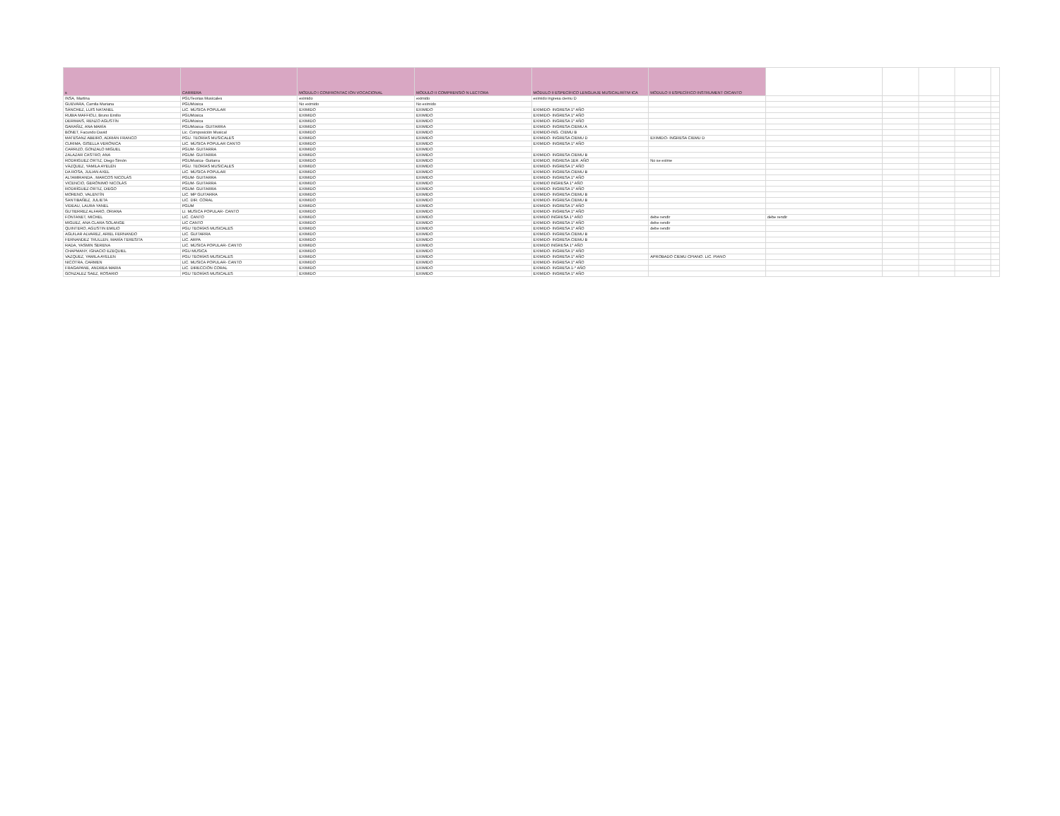| s | CARRERA | MÓDULO I CONFRONTAC IÓN VOCACIONAL | MÓDULO II COMPRENSIÓ N LECTORA | MÓDULO II ESPECÍFICO LENGUAJE MUSICAL/RÍTM ICA | MÓDULO II ESPECÍFICO INSTRUMENT O/CANTO | | |
| INSA, Martina | PGUTeorias Musicales | eximido | eximido | eximido ingresa ciemu D | | | |
| GUEVARA, Camila Mariana | PGUMúsica | No eximido | No eximido | | | | |
| SÁNCHEZ, LUIS NATANEL | LIC. MÚSICA POPULAR | EXIMIDO | EXIMIDO | EXIMIDO- INGRESA 1° AÑO | | | |
| RUBIA MAFFIOLI, Bruno Emilio | PGUMúsica | EXIMIDO | EXIMIDO | EXIMIDO- INGRESA 1° AÑO | | | |
| DERIMAIS, RENZO AGUSTÍN | PGUMúsica | EXIMIDO | EXIMIDO | EXIMIDO- INGRESA 1° AÑO | | | |
| GARAÑIZ, ANA MARÍA | PGUMúsica- GUITARRA | EXIMIDO | EXIMIDO | EXIMIDO- INGRESA CIEMU A | | | |
| BONET, Facundo David | Lic. Composición Musical | EXIMIDO | EXIMIDO | EXIMIDO-ING. CIEMU B | | | |
| MATESANZ ABEIRO, ADRIÁN FRANCO | PGU. TEORÍAS MUSICALES | EXIMIDO | EXIMIDO | EXIMIDO- INGRESA CIEMU D | EXIMIDO- INGRESA CIEMU D | | |
| CURIMA, GISELLA VERÓNICA | LIC. MÚSICA POPULAR CANTO | EXIMIDO | EXIMIDO | EXIMIDO- INGRESA 1° AÑO | | | |
| CARRIZO, GONZALO MIGUEL | PGUM- GUITARRA | EXIMIDO | EXIMIDO | | | | |
| ZALAZAR CASTRO, ANA | PGUM- GUITARRA | EXIMIDO | EXIMIDO | EXIMIDO- INGRESA CIEMU B | | | |
| RODRIGUEZ ORTIZ, Diego Simón | PGUMusica- Guitarra | EXIMIDO | EXIMIDO | EXIMIDO, INGRESA 1ER. AÑO | No se exime | | |
| VÁZQUEZ, YAMILA AYELÉN | PGU. TEORÍAS MUSICALES | EXIMIDO | EXIMIDO | EXIMIDO- INGRESA 1° AÑO | | | |
| DA ROSA, JULIAN AXEL | LIC. MÚSICA POPULAR | EXIMIDO | EXIMIDO | EXIMIDO- INGRESA CIEMU B | | | |
| ALTAMIRANDA , MARCOS NICOLÁS | PGUM- GUITARRA | EXIMIDO | EXIMIDO | EXIMIDO- INGRESA 1° AÑO | | | |
| VICENCIO, GERÓNIMO NICOLÁS | PGUM- GUITARRA | EXIMIDO | EXIMIDO | EXIMIDO INGRESA 1° AÑO | | | |
| RODRÍGUEZ ORTIZ, DIEGO | PGUM- GUITARRA | EXIMIDO | EXIMIDO | EXIMIDO- INGRESA 1° AÑO | | | |
| MORENO, VALENTÍN | LIC. MP GUITARRA | EXIMIDO | EXIMIDO | EXIMIDO- INGRESA CIEMU B | | | |
| SANTIBAÑEZ, JULIETA | LIC. DIR. CORAL | EXIMIDO | EXIMIDO | EXIMIDO- INGRESA CIEMU B | | | |
| VIDEAU, LAURA YANEL | PGUM | EXIMIDO | EXIMIDO | EXIMIDO- INGRESA 1° AÑO | | | |
| GUTIERREZ ALFARO, ORIANA | LI. MUSICA POPULAR- CANTO | EXIMIDO | EXIMIDO | EXIMIDO- INGRESA 1° AÑO | | | |
| FONTANET, MICHEL | LIC. CANTO | EXIMIDO | EXIMIDO | EXIMIDO INGRESA 1° AÑO | debe rendir | debe rendir | |
| MIGUEZ, ANA CLARA SOLANGE | LIC CANTO | EXIMIDO | EXIMIDO | EXIMIDO- INGRESA 1° AÑO | debe rendir | | |
| QUINTERO, AGUSTIN EMILIO | PGU TEORÍAS MUSICALES | EXIMIDO | EXIMIDO | EXIMIDO- INGRESA 1° AÑO | debe rendir | | |
| AGUILAR ALVAREZ, ARIEL FERNANDO | LIC. GUITARRA | EXIMIDO | EXIMIDO | EXIMIDO- INGRESA CIEMU B | | | |
| FERNANDEZ TRULLEN, MARÍA TERESITA | LIC. ARPA | EXIMIDO | EXIMIDO | EXIMIDO- INGRESA CIEMU B | | | |
| RADA, YASMIN SERENA | LIC. MÚSICA POPULAR- CANTO | EXIMIDO | EXIMIDO | EXIMIDO INGRESA 1° AÑO | | | |
| CHAPMANY, IGNACIO EZEQUIEL | PGU MÚSICA | EXIMIDO | EXIMIDO | EXIMIDO- INGRESA 1° AÑO | | | |
| VAZQUEZ, YAMILA AYELEN | PGU TEORÍAS MUSICALES | EXIMIDO | EXIMIDO | EXIMIDO- INGRESA 1° AÑO | APROBADO CIEMU CPIANO. LIC. PIANO | | |
| NICOTRA, CARMEN | LIC. MUSICA POPULAR- CANTO | EXIMIDO | EXIMIDO | EXIMIDO- INGRESA 1° AÑO | | | |
| FRAGAPANE, ANDREA MARIA | LIC. DIRECCIÓN CORAL | EXIMIDO | EXIMIDO | EXIMIDO- INGRESA 1-° AÑO | | | |
| GONZALEZ SAEZ, ROSARIO | PGU TEORÍAS MUSICALES | EXIMIDO | EXIMIDO | EXIMIDO- INGRESA 1° AÑO | | | |